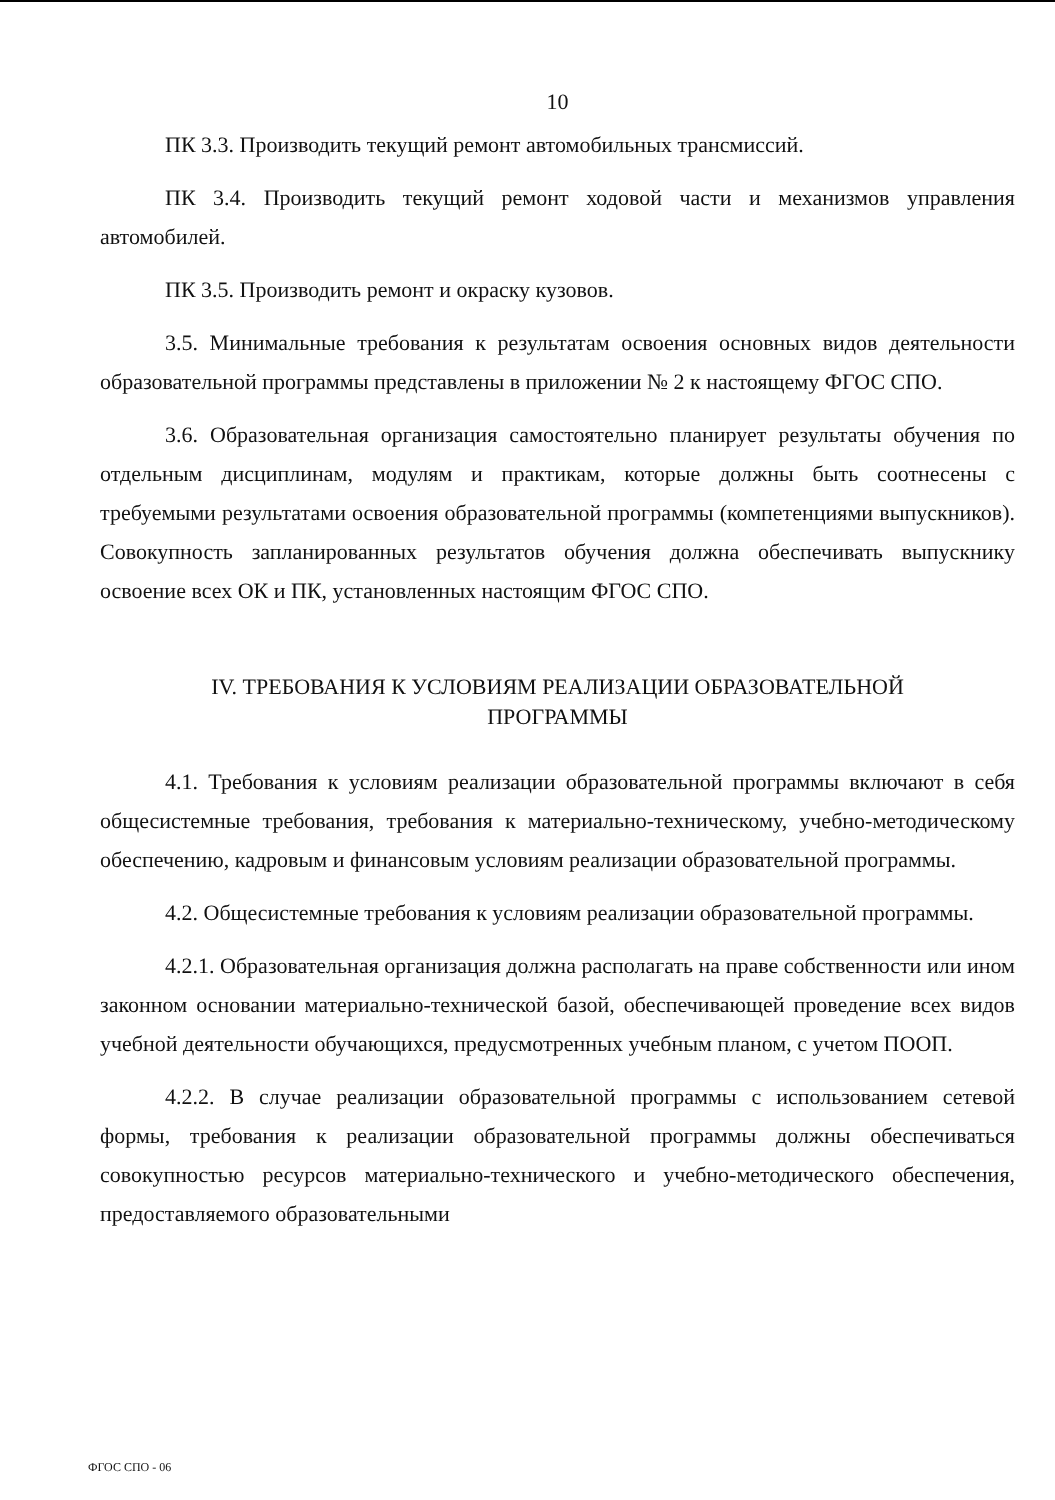10
ПК 3.3. Производить текущий ремонт автомобильных трансмиссий.
ПК 3.4. Производить текущий ремонт ходовой части и механизмов управления автомобилей.
ПК 3.5. Производить ремонт и окраску кузовов.
3.5. Минимальные требования к результатам освоения основных видов деятельности образовательной программы представлены в приложении № 2 к настоящему ФГОС СПО.
3.6. Образовательная организация самостоятельно планирует результаты обучения по отдельным дисциплинам, модулям и практикам, которые должны быть соотнесены с требуемыми результатами освоения образовательной программы (компетенциями выпускников). Совокупность запланированных результатов обучения должна обеспечивать выпускнику освоение всех ОК и ПК, установленных настоящим ФГОС СПО.
IV. ТРЕБОВАНИЯ К УСЛОВИЯМ РЕАЛИЗАЦИИ ОБРАЗОВАТЕЛЬНОЙ
ПРОГРАММЫ
4.1. Требования к условиям реализации образовательной программы включают в себя общесистемные требования, требования к материально-техническому, учебно-методическому обеспечению, кадровым и финансовым условиям реализации образовательной программы.
4.2. Общесистемные требования к условиям реализации образовательной программы.
4.2.1. Образовательная организация должна располагать на праве собственности или ином законном основании материально-технической базой, обеспечивающей проведение всех видов учебной деятельности обучающихся, предусмотренных учебным планом, с учетом ПООП.
4.2.2. В случае реализации образовательной программы с использованием сетевой формы, требования к реализации образовательной программы должны обеспечиваться совокупностью ресурсов материально-технического и учебно-методического обеспечения, предоставляемого образовательными
ФГОС СПО - 06